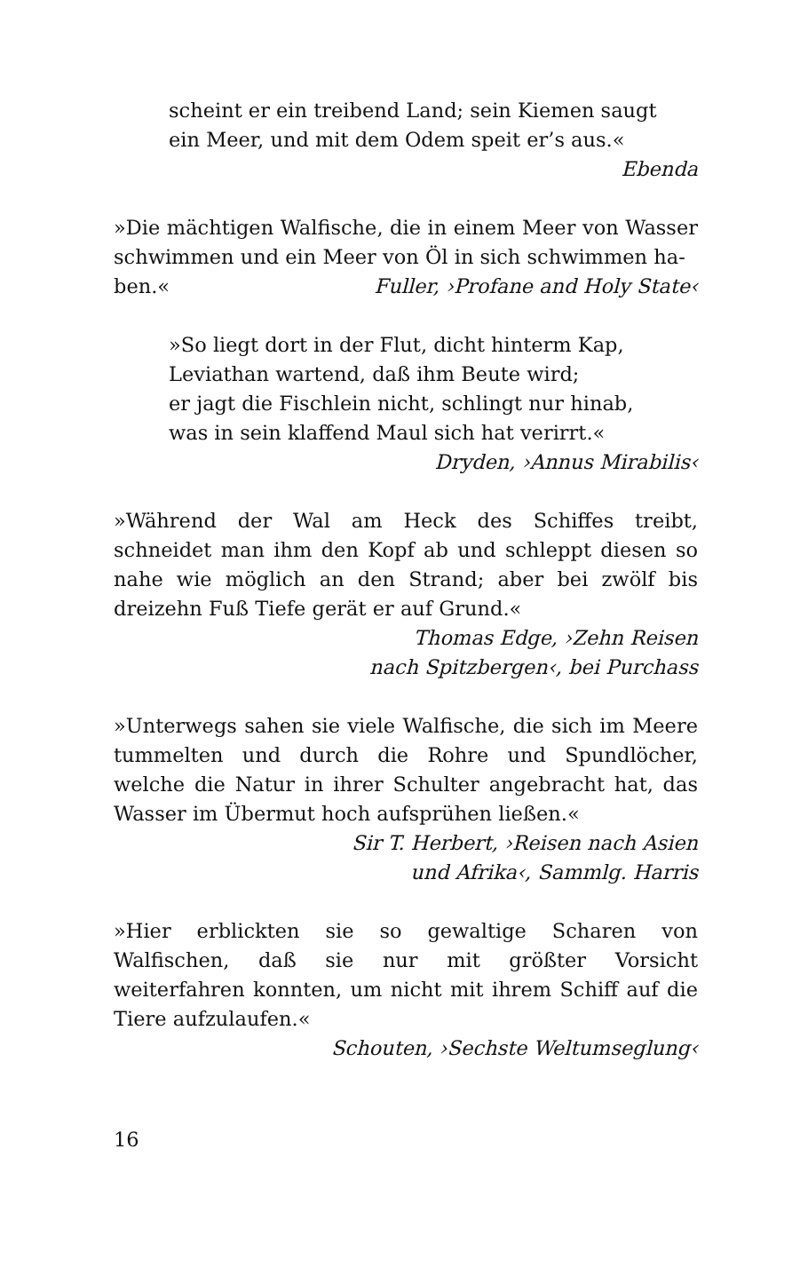scheint er ein treibend Land; sein Kiemen saugt
ein Meer, und mit dem Odem speit er’s aus.«
Ebenda
»Die mächtigen Walfische, die in einem Meer von Wasser schwimmen und ein Meer von Öl in sich schwimmen ha-
ben.« Fuller, ›Profane and Holy State‹
»So liegt dort in der Flut, dicht hinterm Kap,
Leviathan wartend, daß ihm Beute wird;
er jagt die Fischlein nicht, schlingt nur hinab,
was in sein klaffend Maul sich hat verirrt.«
Dryden, ›Annus Mirabilis‹
»Während der Wal am Heck des Schiffes treibt, schneidet man ihm den Kopf ab und schleppt diesen so nahe wie möglich an den Strand; aber bei zwölf bis dreizehn Fuß Tiefe gerät er auf Grund.«
Thomas Edge, ›Zehn Reisen
nach Spitzbergen‹, bei Purchass
»Unterwegs sahen sie viele Walfische, die sich im Meere tummelten und durch die Rohre und Spundlöcher, welche die Natur in ihrer Schulter angebracht hat, das Wasser im Übermut hoch aufsprühen ließen.«
Sir T. Herbert, ›Reisen nach Asien
und Afrika‹, Sammlg. Harris
»Hier erblickten sie so gewaltige Scharen von Walfischen, daß sie nur mit größter Vorsicht weiterfahren konnten, um nicht mit ihrem Schiff auf die Tiere aufzulaufen.«
Schouten, ›Sechste Weltumseglung‹
16